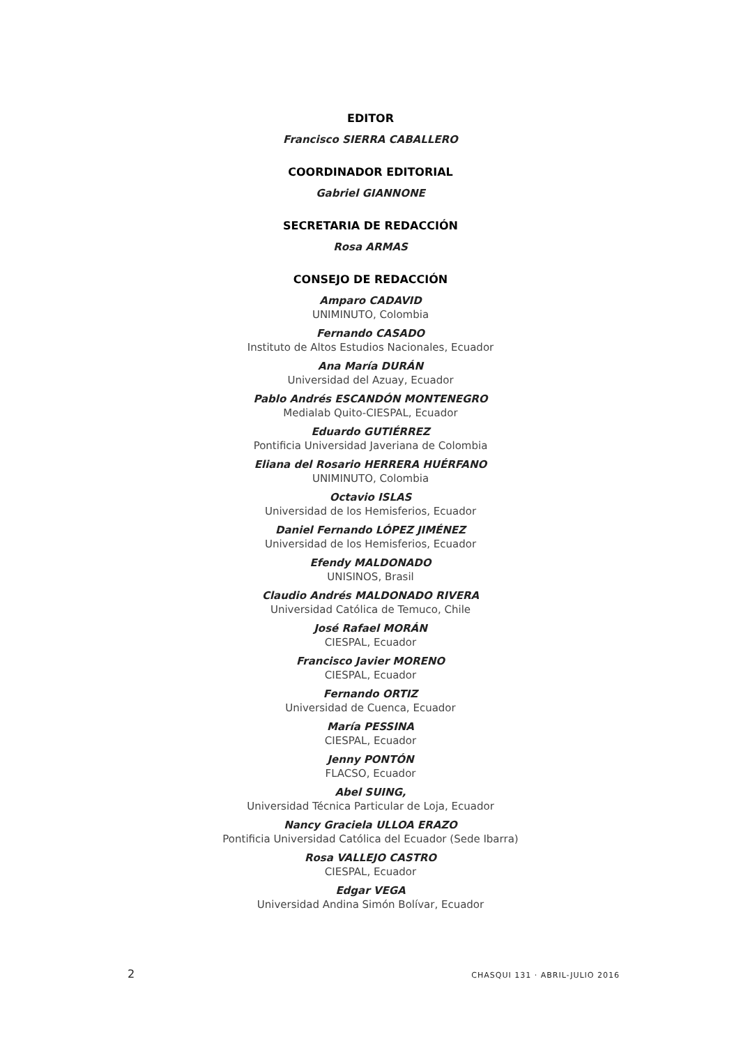EDITOR
Francisco SIERRA CABALLERO
COORDINADOR EDITORIAL
Gabriel GIANNONE
SECRETARIA DE REDACCIÓN
Rosa ARMAS
CONSEJO DE REDACCIÓN
Amparo CADAVID
UNIMINUTO, Colombia
Fernando CASADO
Instituto de Altos Estudios Nacionales, Ecuador
Ana María DURÁN
Universidad del Azuay, Ecuador
Pablo Andrés ESCANDÓN MONTENEGRO
Medialab Quito-CIESPAL, Ecuador
Eduardo GUTIÉRREZ
Pontificia Universidad Javeriana de Colombia
Eliana del Rosario HERRERA HUÉRFANO
UNIMINUTO, Colombia
Octavio ISLAS
Universidad de los Hemisferios, Ecuador
Daniel Fernando LÓPEZ JIMÉNEZ
Universidad de los Hemisferios, Ecuador
Efendy MALDONADO
UNISINOS, Brasil
Claudio Andrés MALDONADO RIVERA
Universidad Católica de Temuco, Chile
José Rafael MORÁN
CIESPAL, Ecuador
Francisco Javier MORENO
CIESPAL, Ecuador
Fernando ORTIZ
Universidad de Cuenca, Ecuador
María PESSINA
CIESPAL, Ecuador
Jenny PONTÓN
FLACSO, Ecuador
Abel SUING,
Universidad Técnica Particular de Loja, Ecuador
Nancy Graciela ULLOA ERAZO
Pontificia Universidad Católica del Ecuador (Sede Ibarra)
Rosa VALLEJO CASTRO
CIESPAL, Ecuador
Edgar VEGA
Universidad Andina Simón Bolívar, Ecuador
2 CHASQUI 131 · ABRIL-JULIO 2016